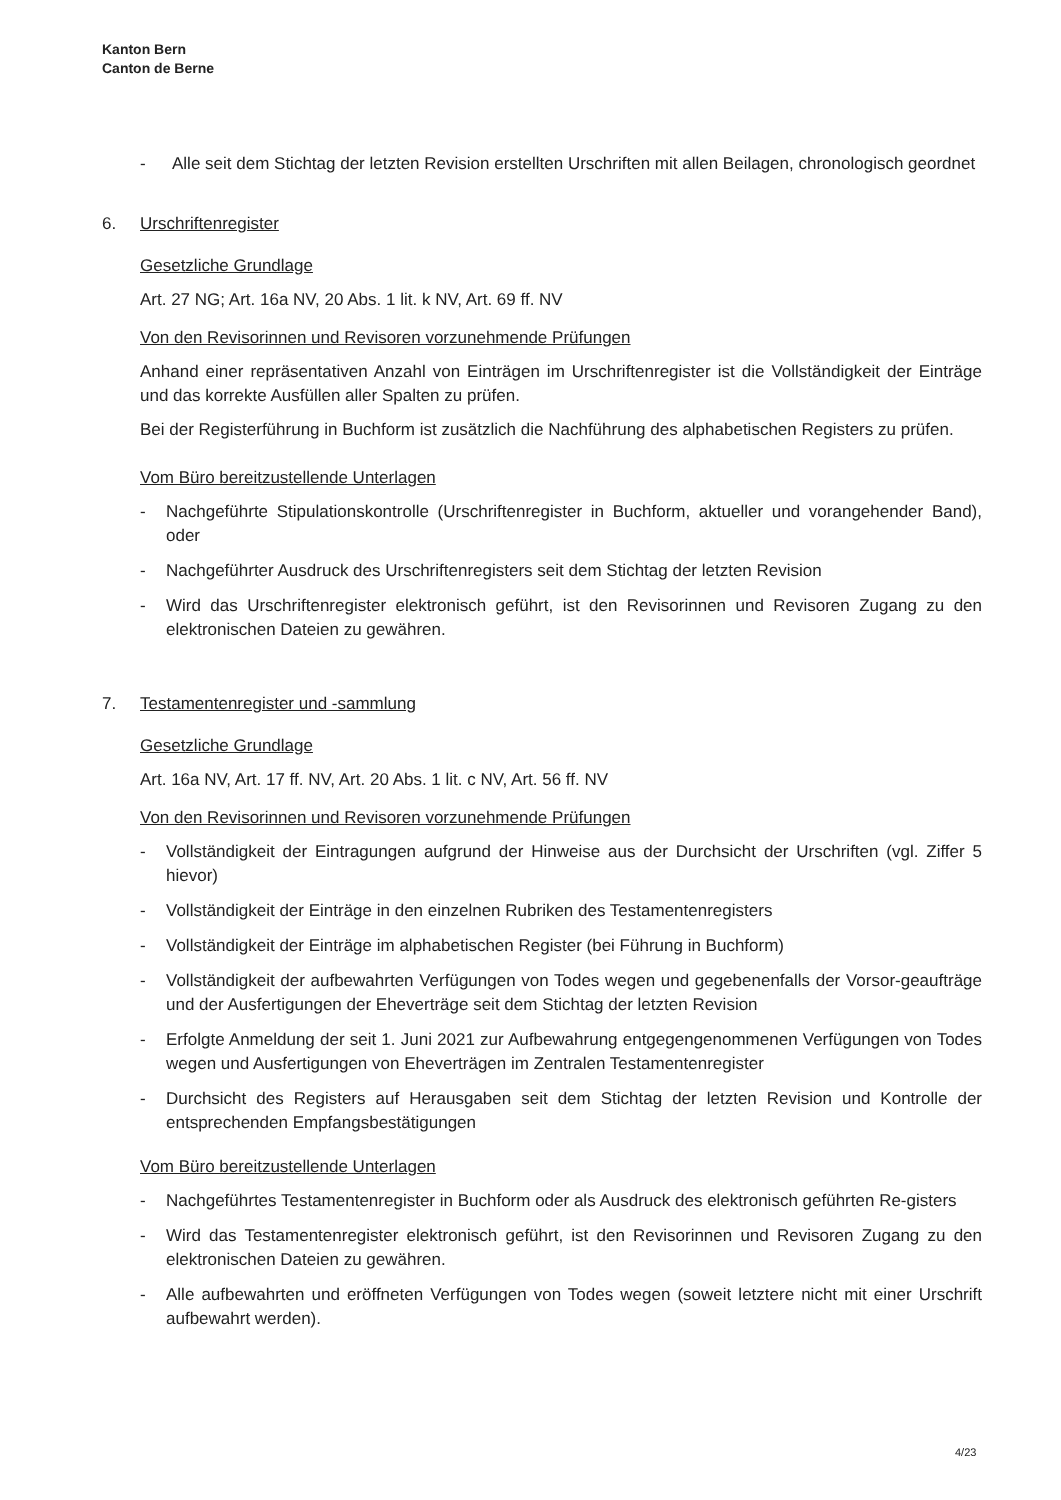Kanton Bern
Canton de Berne
- Alle seit dem Stichtag der letzten Revision erstellten Urschriften mit allen Beilagen, chronologisch geordnet
6. Urschriftenregister
Gesetzliche Grundlage
Art. 27 NG; Art. 16a NV, 20 Abs. 1 lit. k NV, Art. 69 ff. NV
Von den Revisorinnen und Revisoren vorzunehmende Prüfungen
Anhand einer repräsentativen Anzahl von Einträgen im Urschriftenregister ist die Vollständigkeit der Einträge und das korrekte Ausfüllen aller Spalten zu prüfen.
Bei der Registerführung in Buchform ist zusätzlich die Nachführung des alphabetischen Registers zu prüfen.
Vom Büro bereitzustellende Unterlagen
- Nachgeführte Stipulationskontrolle (Urschriftenregister in Buchform, aktueller und vorangehender Band), oder
- Nachgeführter Ausdruck des Urschriftenregisters seit dem Stichtag der letzten Revision
- Wird das Urschriftenregister elektronisch geführt, ist den Revisorinnen und Revisoren Zugang zu den elektronischen Dateien zu gewähren.
7. Testamentenregister und -sammlung
Gesetzliche Grundlage
Art. 16a NV, Art. 17 ff. NV, Art. 20 Abs. 1 lit. c NV, Art. 56 ff. NV
Von den Revisorinnen und Revisoren vorzunehmende Prüfungen
- Vollständigkeit der Eintragungen aufgrund der Hinweise aus der Durchsicht der Urschriften (vgl. Ziffer 5 hievor)
- Vollständigkeit der Einträge in den einzelnen Rubriken des Testamentenregisters
- Vollständigkeit der Einträge im alphabetischen Register (bei Führung in Buchform)
- Vollständigkeit der aufbewahrten Verfügungen von Todes wegen und gegebenenfalls der Vorsor-geaufträge und der Ausfertigungen der Eheverträge seit dem Stichtag der letzten Revision
- Erfolgte Anmeldung der seit 1. Juni 2021 zur Aufbewahrung entgegengenommenen Verfügungen von Todes wegen und Ausfertigungen von Eheverträgen im Zentralen Testamentenregister
- Durchsicht des Registers auf Herausgaben seit dem Stichtag der letzten Revision und Kontrolle der entsprechenden Empfangsbestätigungen
Vom Büro bereitzustellende Unterlagen
- Nachgeführtes Testamentenregister in Buchform oder als Ausdruck des elektronisch geführten Re-gisters
- Wird das Testamentenregister elektronisch geführt, ist den Revisorinnen und Revisoren Zugang zu den elektronischen Dateien zu gewähren.
- Alle aufbewahrten und eröffneten Verfügungen von Todes wegen (soweit letztere nicht mit einer Urschrift aufbewahrt werden).
4/23